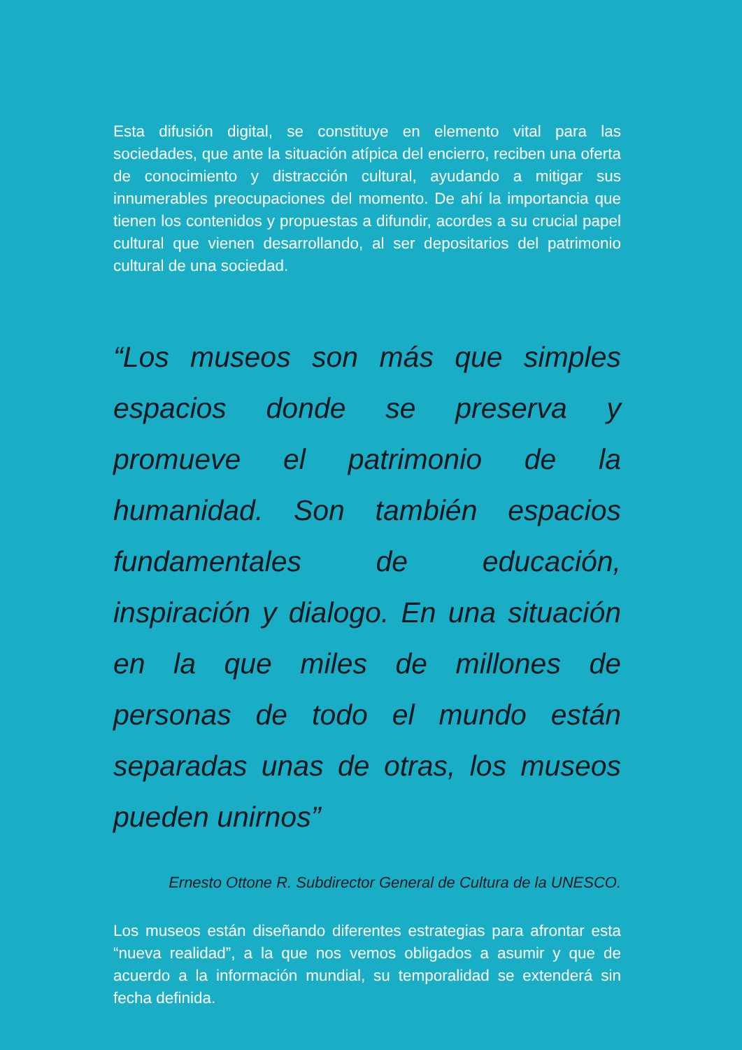Esta difusión digital, se constituye en elemento vital para las sociedades, que ante la situación atípica del encierro, reciben una oferta de conocimiento y distracción cultural, ayudando a mitigar sus innumerables preocupaciones del momento. De ahí la importancia que tienen los contenidos y propuestas a difundir, acordes a su crucial papel cultural que vienen desarrollando, al ser depositarios del patrimonio cultural de una sociedad.
“Los museos son más que simples espacios donde se preserva y promueve el patrimonio de la humanidad. Son también espacios fundamentales de educación, inspiración y dialogo. En una situación en la que miles de millones de personas de todo el mundo están separadas unas de otras, los museos pueden unirnos”
Ernesto Ottone R. Subdirector General de Cultura de la UNESCO.
Los museos están diseñando diferentes estrategias para afrontar esta “nueva realidad”, a la que nos vemos obligados a asumir y que de acuerdo a la información mundial, su temporalidad se extenderá sin fecha definida.